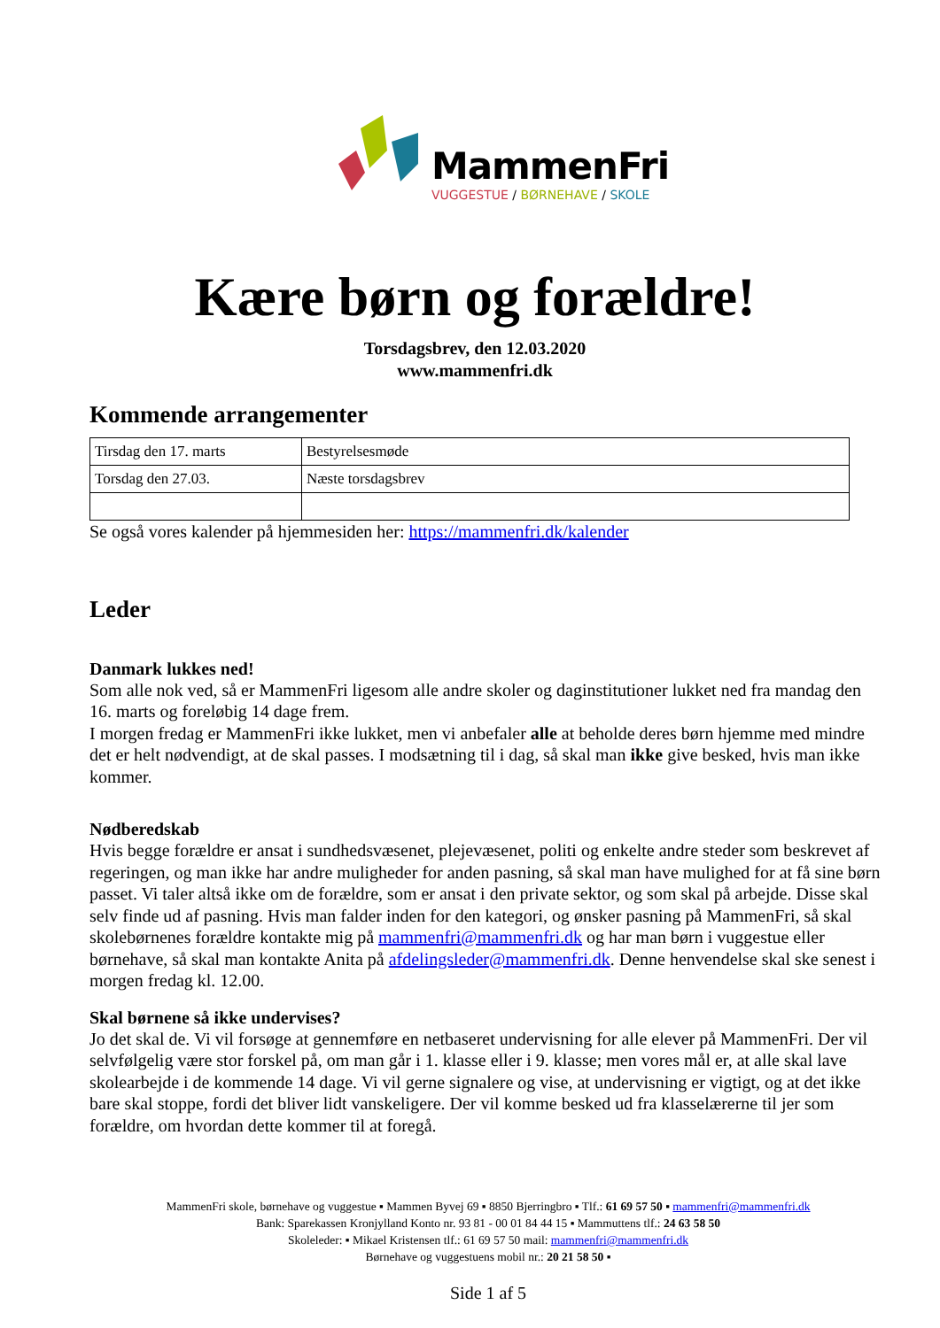MammenFri
VUGGESTUE / BØRNEHAVE / SKOLE
Kære børn og forældre!
Torsdagsbrev, den 12.03.2020
www.mammenfri.dk
Kommende arrangementer
| Tirsdag den 17. marts | Bestyrelsesmøde |
| Torsdag den 27.03. | Næste torsdagsbrev |
Se også vores kalender på hjemmesiden her: https://mammenfri.dk/kalender
Leder
Danmark lukkes ned!
Som alle nok ved, så er MammenFri ligesom alle andre skoler og daginstitutioner lukket ned fra mandag den 16. marts og foreløbig 14 dage frem.
I morgen fredag er MammenFri ikke lukket, men vi anbefaler alle at beholde deres børn hjemme med mindre det er helt nødvendigt, at de skal passes. I modsætning til i dag, så skal man ikke give besked, hvis man ikke kommer.
Nødberedskab
Hvis begge forældre er ansat i sundhedsvæsenet, plejevæsenet, politi og enkelte andre steder som beskrevet af regeringen, og man ikke har andre muligheder for anden pasning, så skal man have mulighed for at få sine børn passet. Vi taler altså ikke om de forældre, som er ansat i den private sektor, og som skal på arbejde. Disse skal selv finde ud af pasning. Hvis man falder inden for den kategori, og ønsker pasning på MammenFri, så skal skolebørnenes forældre kontakte mig på mammenfri@mammenfri.dk og har man børn i vuggestue eller børnehave, så skal man kontakte Anita på afdelingsleder@mammenfri.dk. Denne henvendelse skal ske senest i morgen fredag kl. 12.00.
Skal børnene så ikke undervises?
Jo det skal de. Vi vil forsøge at gennemføre en netbaseret undervisning for alle elever på MammenFri. Der vil selvfølgelig være stor forskel på, om man går i 1. klasse eller i 9. klasse; men vores mål er, at alle skal lave skolearbejde i de kommende 14 dage. Vi vil gerne signalere og vise, at undervisning er vigtigt, og at det ikke bare skal stoppe, fordi det bliver lidt vanskeligere. Der vil komme besked ud fra klasselærerne til jer som forældre, om hvordan dette kommer til at foregå.
MammenFri skole, børnehave og vuggestue ▪ Mammen Byvej 69 ▪ 8850 Bjerringbro ▪ Tlf.: 61 69 57 50 ▪ mammenfri@mammenfri.dk
Bank: Sparekassen Kronjylland Konto nr. 93 81 - 00 01 84 44 15 ▪ Mammuttens tlf.: 24 63 58 50
Skoleleder: ▪ Mikael Kristensen tlf.: 61 69 57 50 mail: mammenfri@mammenfri.dk
Børnehave og vuggestuens mobil nr.: 20 21 58 50 ▪
Side 1 af 5